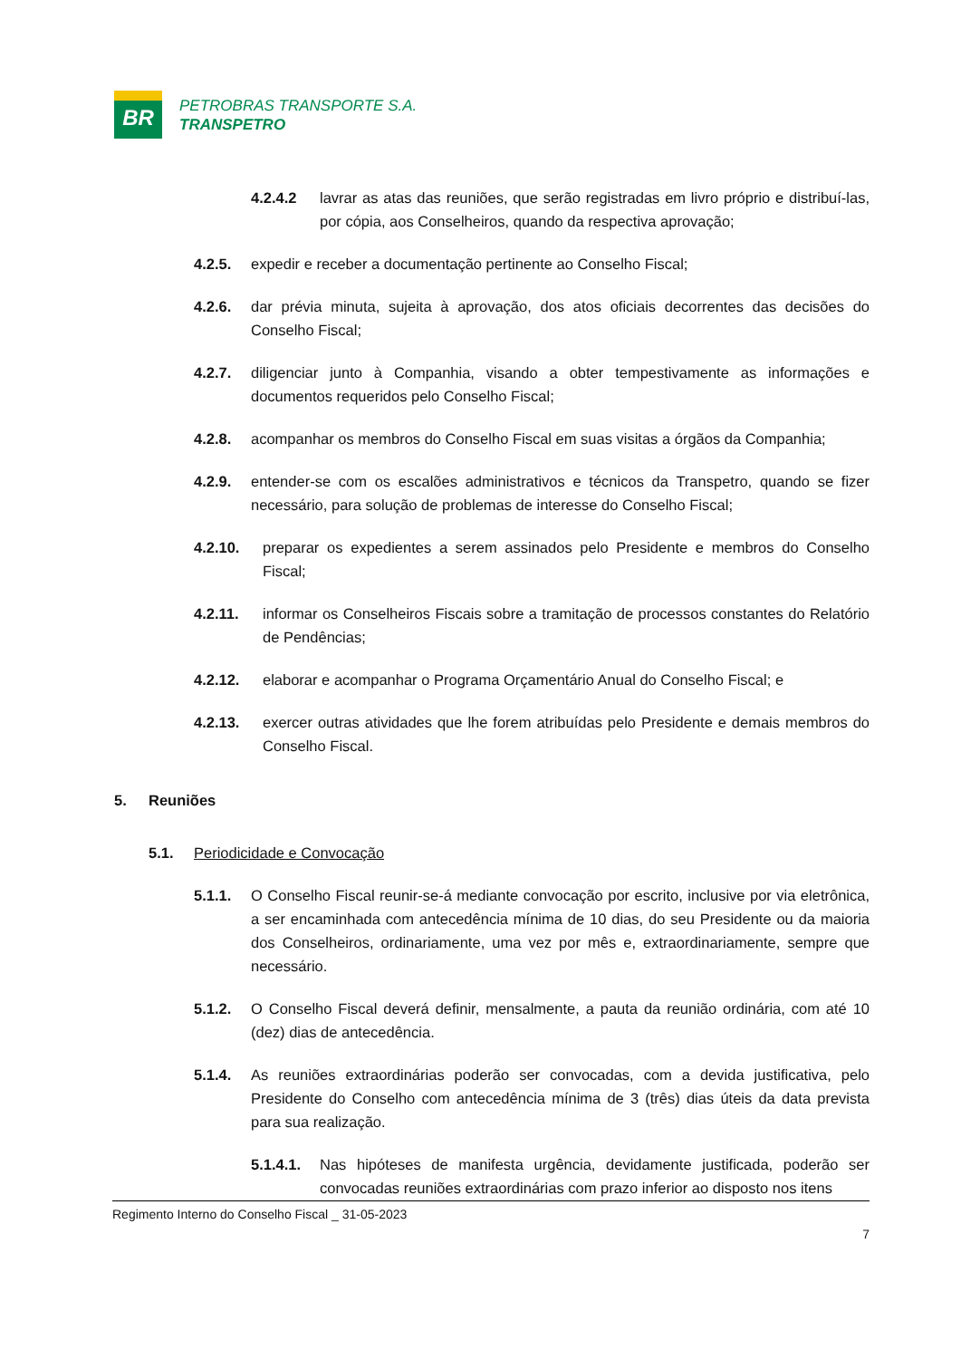BR
PETROBRAS TRANSPORTE S.A.
TRANSPETRO
4.2.4.2 lavrar as atas das reuniões, que serão registradas em livro próprio e distribuí-las, por cópia, aos Conselheiros, quando da respectiva aprovação;
4.2.5. expedir e receber a documentação pertinente ao Conselho Fiscal;
4.2.6. dar prévia minuta, sujeita à aprovação, dos atos oficiais decorrentes das decisões do Conselho Fiscal;
4.2.7. diligenciar junto à Companhia, visando a obter tempestivamente as informações e documentos requeridos pelo Conselho Fiscal;
4.2.8. acompanhar os membros do Conselho Fiscal em suas visitas a órgãos da Companhia;
4.2.9. entender-se com os escalões administrativos e técnicos da Transpetro, quando se fizer necessário, para solução de problemas de interesse do Conselho Fiscal;
4.2.10. preparar os expedientes a serem assinados pelo Presidente e membros do Conselho Fiscal;
4.2.11. informar os Conselheiros Fiscais sobre a tramitação de processos constantes do Relatório de Pendências;
4.2.12. elaborar e acompanhar o Programa Orçamentário Anual do Conselho Fiscal; e
4.2.13. exercer outras atividades que lhe forem atribuídas pelo Presidente e demais membros do Conselho Fiscal.
5. Reuniões
5.1. Periodicidade e Convocação
5.1.1. O Conselho Fiscal reunir-se-á mediante convocação por escrito, inclusive por via eletrônica, a ser encaminhada com antecedência mínima de 10 dias, do seu Presidente ou da maioria dos Conselheiros, ordinariamente, uma vez por mês e, extraordinariamente, sempre que necessário.
5.1.2. O Conselho Fiscal deverá definir, mensalmente, a pauta da reunião ordinária, com até 10 (dez) dias de antecedência.
5.1.4. As reuniões extraordinárias poderão ser convocadas, com a devida justificativa, pelo Presidente do Conselho com antecedência mínima de 3 (três) dias úteis da data prevista para sua realização.
5.1.4.1. Nas hipóteses de manifesta urgência, devidamente justificada, poderão ser convocadas reuniões extraordinárias com prazo inferior ao disposto nos itens
Regimento Interno do Conselho Fiscal _ 31-05-2023
7